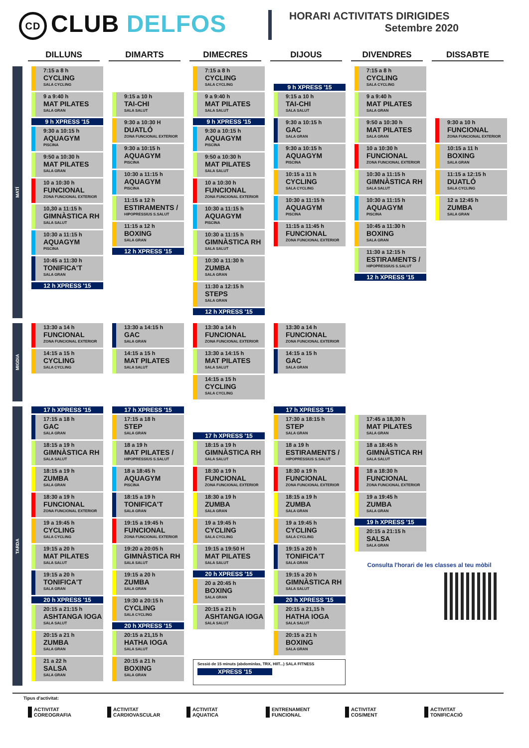CD CLUB DELFOS
HORARI ACTIVITATS DIRIGIDES
Setembre 2020
DILLUNS DIMARTS DIMECRES DIJOUS DIVENDRES DISSABTE
MATÍ
7:15 a 8 h
CYCLING
SALA CYCLING
9 a 9:40 h
MAT PILATES
SALA GRAN
9 h XPRESS '15
9:30 a 10:15 h
AQUAGYM
PISCINA
9:50 a 10:30 h
MAT PILATES
SALA GRAN
10 a 10:30 h
FUNCIONAL
ZONA FUNCIONAL EXTERIOR
10,30 a 11:15 h
GIMNÀSTICA RH
SALA SALUT
10:30 a 11:15 h
AQUAGYM
PISCINA
10:45 a 11:30 h
TONIFICA'T
SALA GRAN
12 h XPRESS '15
9:15 a 10 h
TAI-CHI
SALA SALUT
9:30 a 10:30 H
DUATLÓ
ZONA FUNCIONAL EXTERIOR
9:30 a 10:15 h
AQUAGYM
PISCINA
10:30 a 11:15 h
AQUAGYM
PISCINA
11:15 a 12 h
ESTIRAMENTS /
HIPOPRESSIUS S.SALUT
11:15 a 12 h
BOXING
SALA GRAN
12 h XPRESS '15
7:15 a 8 h
CYCLING
SALA CYCLING
9 a 9:40 h
MAT PILATES
SALA SALUT
9 h XPRESS '15
9:30 a 10:15 h
AQUAGYM
PISCINA
9:50 a 10:30 h
MAT PILATES
SALA SALUT
10 a 10:30 h
FUNCIONAL
ZONA FUNCIONAL EXTERIOR
10:30 a 11:15 h
AQUAGYM
PISCINA
10:30 a 11:15 h
GIMNÀSTICA RH
SALA SALUT
10:30 a 11:30 h
ZUMBA
SALA GRAN
11:30 a 12:15 h
STEPS
SALA GRAN
12 h XPRESS '15
9 h XPRESS '15
9:15 a 10 h
TAI-CHI
SALA SALUT
9:30 a 10:15 h
GAC
SALA GRAN
9:30 a 10:15 h
AQUAGYM
PISCINA
10:15 a 11 h
CYCLING
SALA CYCLING
10:30 a 11:15 h
AQUAGYM
PISCINA
11:15 a 11:45 h
FUNCIONAL
ZONA FUNCIONAL EXTERIOR
7:15 a 8 h
CYCLING
SALA CYCLING
9 a 9:40 h
MAT PILATES
SALA GRAN
9:50 a 10:30 h
MAT PILATES
SALA GRAN
10 a 10:30 h
FUNCIONAL
ZONA FUNCIONAL EXTERIOR
10:30 a 11:15 h
GIMNÀSTICA RH
SALA SALUT
10:30 a 11:15 h
AQUAGYM
PISCINA
10:45 a 11:30 h
BOXING
SALA GRAN
11:30 a 12:15 h
ESTIRAMENTS /
HIPOPRESSIUS S.SALUT
12 h XPRESS '15
9:30 a 10 h
FUNCIONAL
ZONA FUNCIONAL EXTERIOR
10:15 a 11 h
BOXING
SALA GRAN
11:15 a 12:15 h
DUATLÓ
SALA CYCLING
12 a 12:45 h
ZUMBA
SALA GRAN
MIGDIA
13:30 a 14 h
FUNCIONAL
ZONA FUNCIONAL EXTERIOR
14:15 a 15 h
CYCLING
SALA CYCLING
13:30 a 14:15 h
GAC
SALA GRAN
14:15 a 15 h
MAT PILATES
SALA SALUT
13:30 a 14 h
FUNCIONAL
ZONA FUNCIONAL EXTERIOR
13:30 a 14:15 h
MAT PILATES
SALA SALUT
14:15 a 15 h
CYCLING
SALA CYCLING
13:30 a 14 h
FUNCIONAL
ZONA FUNCIONAL EXTERIOR
14:15 a 15 h
GAC
SALA GRAN
TARDA
17 h XPRESS '15
17:15 a 18 h
GAC
SALA GRAN
18:15 a 19 h
GIMNÀSTICA RH
SALA SALUT
18:15 a 19 h
ZUMBA
SALA GRAN
18:30 a 19 h
FUNCIONAL
ZONA FUNCIONAL EXTERIOR
19 a 19:45 h
CYCLING
SALA CYCLING
19:15 a 20 h
MAT PILATES
SALA SALUT
19:15 a 20 h
TONIFICA'T
SALA GRAN
20 h XPRESS '15
20:15 a 21:15 h
ASHTANGA IOGA
SALA SALUT
20:15 a 21 h
ZUMBA
SALA GRAN
21 a 22 h
SALSA
SALA GRAN
17 h XPRESS '15
17:15 a 18 h
STEP
SALA GRAN
18 a 19 h
MAT PILATES /
HIPOPRESSIUS S.SALUT
18 a 18:45 h
AQUAGYM
PISCINA
18:15 a 19 h
TONIFICA'T
SALA GRAN
19:15 a 19:45 h
FUNCIONAL
ZONA FUNCIONAL EXTERIOR
19:20 a 20:05 h
GIMNÀSTICA RH
SALA SALUT
19:15 a 20 h
ZUMBA
SALA GRAN
19:30 a 20:15 h
CYCLING
SALA CYCLING
20 h XPRESS '15
20:15 a 21,15 h
HATHA IOGA
SALA SALUT
20:15 a 21 h
BOXING
SALA GRAN
17 h XPRESS '15
18:15 a 19 h
GIMNÀSTICA RH
SALA SALUT
18:30 a 19 h
FUNCIONAL
ZONA FUNCIONAL EXTERIOR
18:30 a 19 h
ZUMBA
SALA GRAN
19 a 19:45 h
CYCLING
SALA CYCLING
19:15 a 19:50 H
MAT PILATES
SALA SALUT
20 h XPRESS '15
20 a 20:45 h
BOXING
SALA GRAN
20:15 a 21 h
ASHTANGA IOGA
SALA SALUT
Sessió de 15 minuts (abdominlas, TRX, HIIT...) SALA FITNESS
XPRESS '15
17 h XPRESS '15
17:30 a 18:15 h
STEP
SALA GRAN
18 a 19 h
ESTIRAMENTS /
HIPOPRESSIUS S.SALUT
18:30 a 19 h
FUNCIONAL
ZONA FUNCIONAL EXTERIOR
18:15 a 19 h
ZUMBA
SALA GRAN
19 a 19:45 h
CYCLING
SALA CYCLING
19:15 a 20 h
TONIFICA'T
SALA GRAN
19:15 a 20 h
GIMNÀSTICA RH
SALA SALUT
20 h XPRESS '15
20:15 a 21,15 h
HATHA IOGA
SALA SALUT
20:15 a 21 h
BOXING
SALA GRAN
17:45 a 18,30 h
MAT PILATES
SALA GRAN
18 a 18:45 h
GIMNÀSTICA RH
SALA SALUT
18 a 18:30 h
FUNCIONAL
ZONA FUNCIONAL EXTERIOR
19 a 19:45 h
ZUMBA
SALA GRAN
19 h XPRESS '15
20:15 a 21:15 h
SALSA
SALA GRAN
Consulta l'horari de les classes al teu mòbil
Tipus d'activitat:
ACTIVITAT
COREOGRAFIA
ACTIVITAT
CARDIOVASCULAR
ACTIVITAT
AQUATICA
ENTRENAMENT
FUNCIONAL
ACTIVITAT
COS/MENT
ACTIVITAT
TONIFICACIÓ